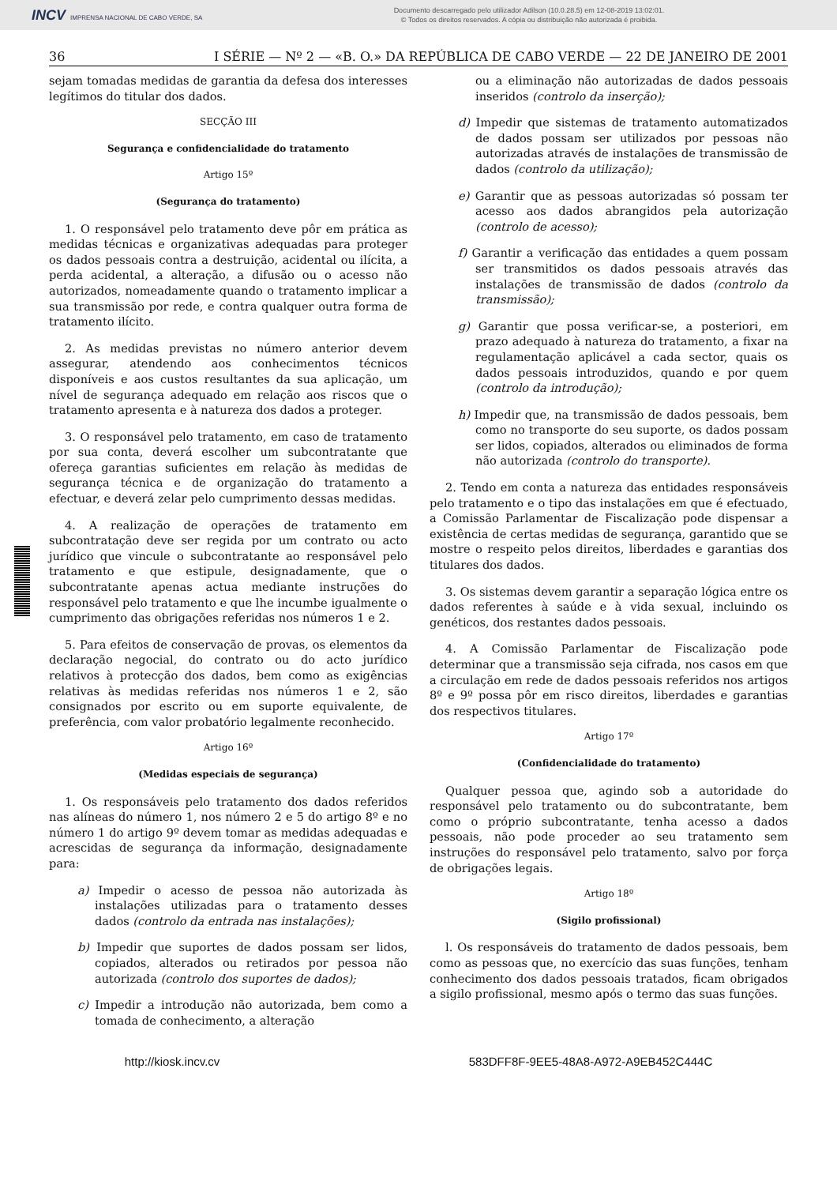INCV IMPRENSA NACIONAL DE CABO VERDE, SA
Documento descarregado pelo utilizador Adilson (10.0.28.5) em 12-08-2019 13:02:01.
© Todos os direitos reservados. A cópia ou distribuição não autorizada é proibida.
36 I SÉRIE — Nº 2 — «B. O.» DA REPÚBLICA DE CABO VERDE — 22 DE JANEIRO DE 2001
sejam tomadas medidas de garantia da defesa dos interesses legítimos do titular dos dados.
SECÇÃO III
Segurança e confidencialidade do tratamento
Artigo 15º
(Segurança do tratamento)
1. O responsável pelo tratamento deve pôr em prática as medidas técnicas e organizativas adequadas para proteger os dados pessoais contra a destruição, acidental ou ilícita, a perda acidental, a alteração, a difusão ou o acesso não autorizados, nomeadamente quando o tratamento implicar a sua transmissão por rede, e contra qualquer outra forma de tratamento ilícito.
2. As medidas previstas no número anterior devem assegurar, atendendo aos conhecimentos técnicos disponíveis e aos custos resultantes da sua aplicação, um nível de segurança adequado em relação aos riscos que o tratamento apresenta e à natureza dos dados a proteger.
3. O responsável pelo tratamento, em caso de tratamento por sua conta, deverá escolher um subcontratante que ofereça garantias suficientes em relação às medidas de segurança técnica e de organização do tratamento a efectuar, e deverá zelar pelo cumprimento dessas medidas.
4. A realização de operações de tratamento em subcontratação deve ser regida por um contrato ou acto jurídico que vincule o subcontratante ao responsável pelo tratamento e que estipule, designadamente, que o subcontratante apenas actua mediante instruções do responsável pelo tratamento e que lhe incumbe igualmente o cumprimento das obrigações referidas nos números 1 e 2.
5. Para efeitos de conservação de provas, os elementos da declaração negocial, do contrato ou do acto jurídico relativos à protecção dos dados, bem como as exigências relativas às medidas referidas nos números 1 e 2, são consignados por escrito ou em suporte equivalente, de preferência, com valor probatório legalmente reconhecido.
Artigo 16º
(Medidas especiais de segurança)
1. Os responsáveis pelo tratamento dos dados referidos nas alíneas do número 1, nos número 2 e 5 do artigo 8º e no número 1 do artigo 9º devem tomar as medidas adequadas e acrescidas de segurança da informação, designadamente para:
a) Impedir o acesso de pessoa não autorizada às instalações utilizadas para o tratamento desses dados (controlo da entrada nas instalações);
b) Impedir que suportes de dados possam ser lidos, copiados, alterados ou retirados por pessoa não autorizada (controlo dos suportes de dados);
c) Impedir a introdução não autorizada, bem como a tomada de conhecimento, a alteração
ou a eliminação não autorizadas de dados pessoais inseridos (controlo da inserção);
d) Impedir que sistemas de tratamento automatizados de dados possam ser utilizados por pessoas não autorizadas através de instalações de transmissão de dados (controlo da utilização);
e) Garantir que as pessoas autorizadas só possam ter acesso aos dados abrangidos pela autorização (controlo de acesso);
f) Garantir a verificação das entidades a quem possam ser transmitidos os dados pessoais através das instalações de transmissão de dados (controlo da transmissão);
g) Garantir que possa verificar-se, a posteriori, em prazo adequado à natureza do tratamento, a fixar na regulamentação aplicável a cada sector, quais os dados pessoais introduzidos, quando e por quem (controlo da introdução);
h) Impedir que, na transmissão de dados pessoais, bem como no transporte do seu suporte, os dados possam ser lidos, copiados, alterados ou eliminados de forma não autorizada (controlo do transporte).
2. Tendo em conta a natureza das entidades responsáveis pelo tratamento e o tipo das instalações em que é efectuado, a Comissão Parlamentar de Fiscalização pode dispensar a existência de certas medidas de segurança, garantido que se mostre o respeito pelos direitos, liberdades e garantias dos titulares dos dados.
3. Os sistemas devem garantir a separação lógica entre os dados referentes à saúde e à vida sexual, incluindo os genéticos, dos restantes dados pessoais.
4. A Comissão Parlamentar de Fiscalização pode determinar que a transmissão seja cifrada, nos casos em que a circulação em rede de dados pessoais referidos nos artigos 8º e 9º possa pôr em risco direitos, liberdades e garantias dos respectivos titulares.
Artigo 17º
(Confidencialidade do tratamento)
Qualquer pessoa que, agindo sob a autoridade do responsável pelo tratamento ou do subcontratante, bem como o próprio subcontratante, tenha acesso a dados pessoais, não pode proceder ao seu tratamento sem instruções do responsável pelo tratamento, salvo por força de obrigações legais.
Artigo 18º
(Sigilo profissional)
l. Os responsáveis do tratamento de dados pessoais, bem como as pessoas que, no exercício das suas funções, tenham conhecimento dos dados pessoais tratados, ficam obrigados a sigilo profissional, mesmo após o termo das suas funções.
http://kiosk.incv.cv 583DFF8F-9EE5-48A8-A972-A9EB452C444C